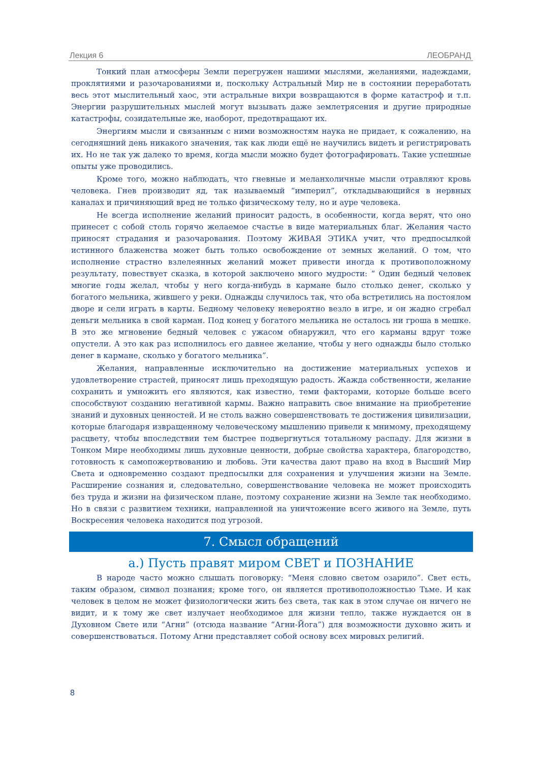Лекция 6 ЛЕОБРАНД
Тонкий план атмосферы Земли перегружен нашими мыслями, желаниями, надеждами, проклятиями и разочарованиями и, поскольку Астральный Мир не в состоянии переработать весь этот мыслительный хаос, эти астральные вихри возвращаются в форме катастроф и т.п. Энергии разрушительных мыслей могут вызывать даже землетрясения и другие природные катастрофы, созидательные же, наоборот, предотвращают их.
Энергиям мысли и связанным с ними возможностям наука не придает, к сожалению, на сегодняшний день никакого значения, так как люди ещё не научились видеть и регистрировать их. Но не так уж далеко то время, когда мысли можно будет фотографировать. Такие успешные опыты уже проводились.
Кроме того, можно наблюдать, что гневные и меланхоличные мысли отравляют кровь человека. Гнев производит яд, так называемый “империл”, откладывающийся в нервных каналах и причиняющий вред не только физическому телу, но и ауре человека.
Не всегда исполнение желаний приносит радость, в особенности, когда верят, что оно принесет с собой столь горячо желаемое счастье в виде материальных благ. Желания часто приносят страдания и разочарования. Поэтому ЖИВАЯ ЭТИКА учит, что предпосылкой истинного блаженства может быть только освобождение от земных желаний. О том, что исполнение страстно взлелеянных желаний может привести иногда к противоположному результату, повествует сказка, в которой заключено много мудрости: “ Один бедный человек многие годы желал, чтобы у него когда-нибудь в кармане было столько денег, сколько у богатого мельника, жившего у реки. Однажды случилось так, что оба встретились на постоялом дворе и сели играть в карты. Бедному человеку невероятно везло в игре, и он жадно сгребал деньги мельника в свой карман. Под конец у богатого мельника не осталось ни гроша в мешке. В это же мгновение бедный человек с ужасом обнаружил, что его карманы вдруг тоже опустели. А это как раз исполнилось его давнее желание, чтобы у него однажды было столько денег в кармане, сколько у богатого мельника”.
Желания, направленные исключительно на достижение материальных успехов и удовлетворение страстей, приносят лишь преходящую радость. Жажда собственности, желание сохранить и умножить его являются, как известно, теми факторами, которые больше всего способствуют созданию негативной кармы. Важно направить свое внимание на приобретение знаний и духовных ценностей. И не столь важно совершенствовать те достижения цивилизации, которые благодаря извращенному человеческому мышлению привели к мнимому, преходящему расцвету, чтобы впоследствии тем быстрее подвергнуться тотальному распаду. Для жизни в Тонком Мире необходимы лишь духовные ценности, добрые свойства характера, благородство, готовность к самопожертвованию и любовь. Эти качества дают право на вход в Высший Мир Света и одновременно создают предпосылки для сохранения и улучшения жизни на Земле. Расширение сознания и, следовательно, совершенствование человека не может происходить без труда и жизни на физическом плане, поэтому сохранение жизни на Земле так необходимо. Но в связи с развитием техники, направленной на уничтожение всего живого на Земле, путь Воскресения человека находится под угрозой.
7. Смысл обращений
а.) Пусть правят миром СВЕТ и ПОЗНАНИЕ
В народе часто можно слышать поговорку: “Меня словно светом озарило”. Свет есть, таким образом, символ познания; кроме того, он является противоположностью Тьме. И как человек в целом не может физиологически жить без света, так как в этом случае он ничего не видит, и к тому же свет излучает необходимое для жизни тепло, также нуждается он в Духовном Свете или “Агни” (отсюда название “Агни-Йога”) для возможности духовно жить и совершенствоваться. Потому Агни представляет собой основу всех мировых религий.
8